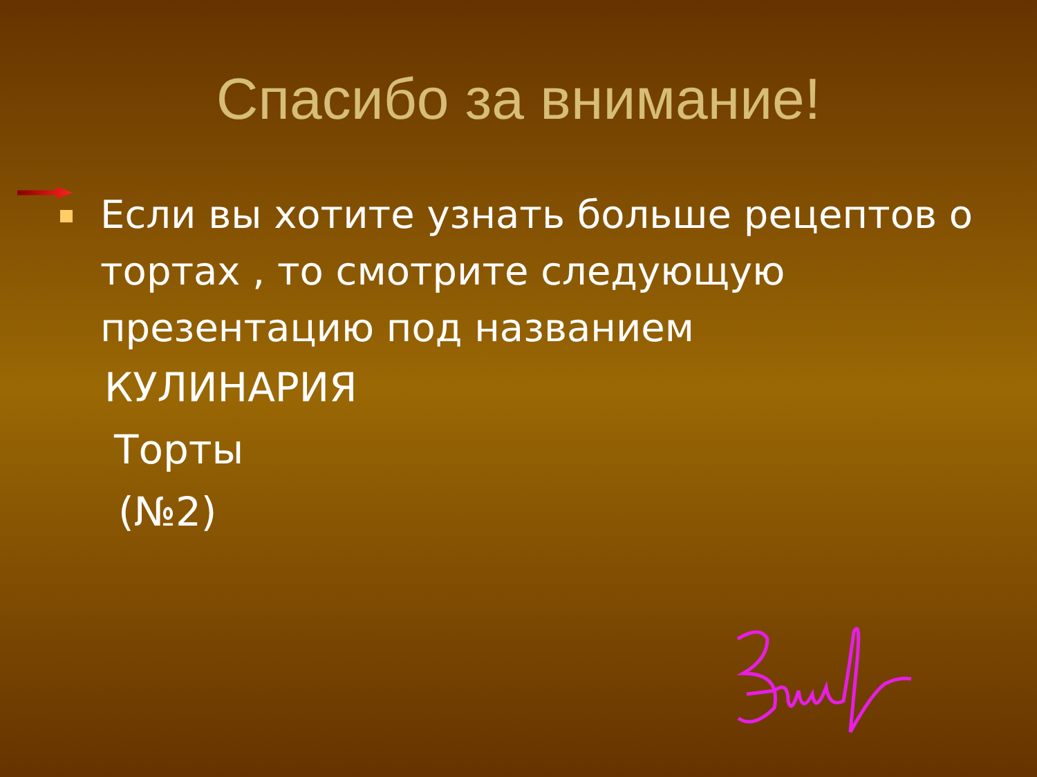Спасибо за внимание!
Если вы хотите узнать больше рецептов о тортах , то смотрите следующую презентацию под названием
КУЛИНАРИЯ
Торты
(№2)